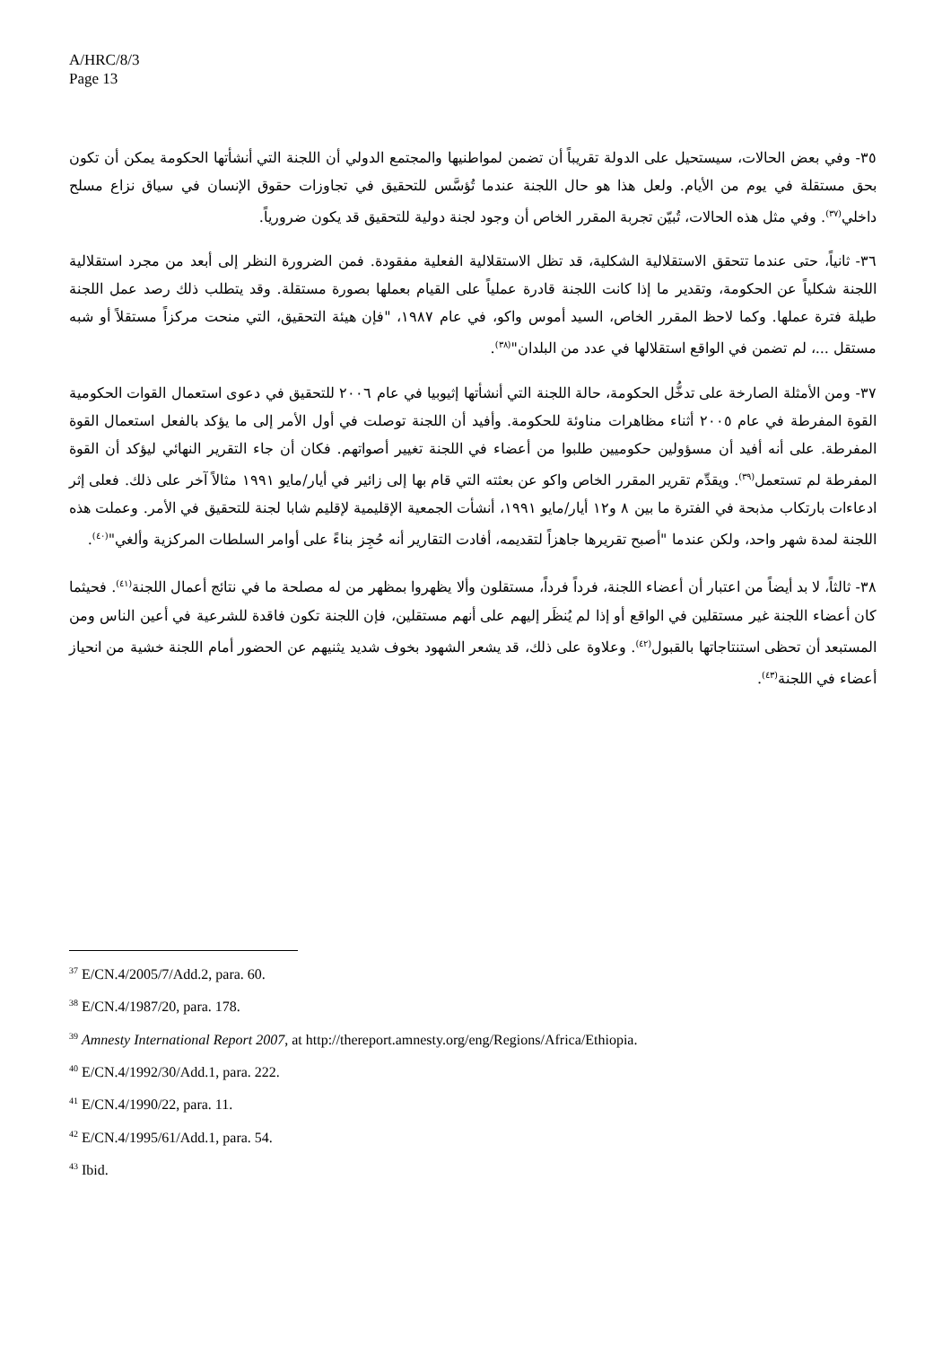A/HRC/8/3
Page 13
٣٥- وفي بعض الحالات، سيستحيل على الدولة تقريباً أن تضمن لمواطنيها والمجتمع الدولي أن اللجنة التي أنشأتها الحكومة يمكن أن تكون بحق مستقلة في يوم من الأيام. ولعل هذا هو حال اللجنة عندما تُؤسَّس للتحقيق في تجاوزات حقوق الإنسان في سياق نزاع مسلح داخلي<sup>(٣٧)</sup>. وفي مثل هذه الحالات، تُبيّن تجربة المقرر الخاص أن وجود لجنة دولية للتحقيق قد يكون ضرورياً.
٣٦- ثانياً، حتى عندما تتحقق الاستقلالية الشكلية، قد تظل الاستقلالية الفعلية مفقودة. فمن الضرورة النظر إلى أبعد من مجرد استقلالية اللجنة شكلياً عن الحكومة، وتقدير ما إذا كانت اللجنة قادرة عملياً على القيام بعملها بصورة مستقلة. وقد يتطلب ذلك رصد عمل اللجنة طيلة فترة عملها. وكما لاحظ المقرر الخاص، السيد أموس واكو، في عام ١٩٨٧، "فإن هيئة التحقيق، التي منحت مركزاً مستقلاً أو شبه مستقل ...، لم تضمن في الواقع استقلالها في عدد من البلدان"<sup>(٣٨)</sup>.
٣٧- ومن الأمثلة الصارخة على تدخُّل الحكومة، حالة اللجنة التي أنشأتها إثيوبيا في عام ٢٠٠٦ للتحقيق في دعوى استعمال القوات الحكومية القوة المفرطة في عام ٢٠٠٥ أثناء مظاهرات مناوئة للحكومة. وأفيد أن اللجنة توصلت في أول الأمر إلى ما يؤكد بالفعل استعمال القوة المفرطة. على أنه أفيد أن مسؤولين حكوميين طلبوا من أعضاء في اللجنة تغيير أصواتهم. فكان أن جاء التقرير النهائي ليؤكد أن القوة المفرطة لم تستعمل<sup>(٣٩)</sup>. ويقدِّم تقرير المقرر الخاص واكو عن بعثته التي قام بها إلى زائير في أيار/مايو ١٩٩١ مثالاً آخر على ذلك. فعلى إثر ادعاءات بارتكاب مذبحة في الفترة ما بين ٨ و١٢ أيار/مايو ١٩٩١، أنشأت الجمعية الإقليمية لإقليم شابا لجنة للتحقيق في الأمر. وعملت هذه اللجنة لمدة شهر واحد، ولكن عندما "أصبح تقريرها جاهزاً لتقديمه، أفادت التقارير أنه حُجِز بناءً على أوامر السلطات المركزية وألغي"<sup>(٤٠)</sup>.
٣٨- ثالثاً، لا بد أيضاً من اعتبار أن أعضاء اللجنة، فرداً فرداً، مستقلون وألا يظهروا بمظهر من له مصلحة ما في نتائج أعمال اللجنة<sup>(٤١)</sup>. فحيثما كان أعضاء اللجنة غير مستقلين في الواقع أو إذا لم يُنظَر إليهم على أنهم مستقلين، فإن اللجنة تكون فاقدة للشرعية في أعين الناس ومن المستبعد أن تحظى استنتاجاتها بالقبول<sup>(٤٢)</sup>. وعلاوة على ذلك، قد يشعر الشهود بخوف شديد يثنيهم عن الحضور أمام اللجنة خشية من انحياز أعضاء في اللجنة<sup>(٤٣)</sup>.
<sup>37</sup> E/CN.4/2005/7/Add.2, para. 60.
<sup>38</sup> E/CN.4/1987/20, para. 178.
<sup>39</sup> Amnesty International Report 2007, at http://thereport.amnesty.org/eng/Regions/Africa/Ethiopia.
<sup>40</sup> E/CN.4/1992/30/Add.1, para. 222.
<sup>41</sup> E/CN.4/1990/22, para. 11.
<sup>42</sup> E/CN.4/1995/61/Add.1, para. 54.
<sup>43</sup> Ibid.